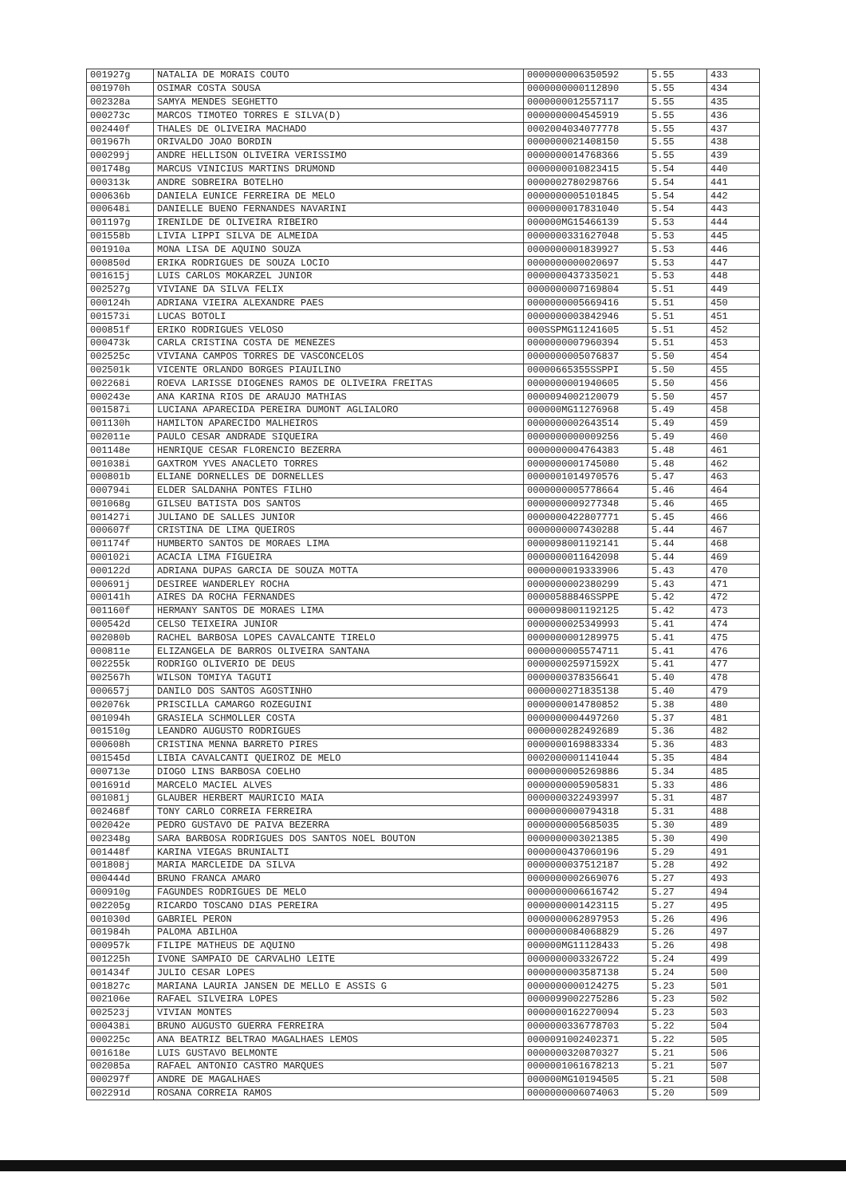| 001927g | NATALIA DE MORAIS COUTO | 0000000006350592 | 5.55 | 433 |
| 001970h | OSIMAR COSTA SOUSA | 0000000000112890 | 5.55 | 434 |
| 002328a | SAMYA MENDES SEGHETTO | 0000000012557117 | 5.55 | 435 |
| 000273c | MARCOS TIMOTEO TORRES E SILVA(D) | 0000000004545919 | 5.55 | 436 |
| 002440f | THALES DE OLIVEIRA MACHADO | 0002004034077778 | 5.55 | 437 |
| 001967h | ORIVALDO JOAO BORDIN | 0000000021408150 | 5.55 | 438 |
| 000299j | ANDRE HELLISON OLIVEIRA VERISSIMO | 0000000014768366 | 5.55 | 439 |
| 001748g | MARCUS VINICIUS MARTINS DRUMOND | 0000000010823415 | 5.54 | 440 |
| 000313k | ANDRE SOBREIRA BOTELHO | 0000002780298766 | 5.54 | 441 |
| 000636b | DANIELA EUNICE FERREIRA DE MELO | 0000000005101845 | 5.54 | 442 |
| 000648i | DANIELLE BUENO FERNANDES NAVARINI | 0000000017831040 | 5.54 | 443 |
| 001197g | IRENILDE DE OLIVEIRA RIBEIRO | 000000MG15466139 | 5.53 | 444 |
| 001558b | LIVIA LIPPI SILVA DE ALMEIDA | 0000000331627048 | 5.53 | 445 |
| 001910a | MONA LISA DE AQUINO SOUZA | 0000000001839927 | 5.53 | 446 |
| 000850d | ERIKA RODRIGUES DE SOUZA LOCIO | 0000000000020697 | 5.53 | 447 |
| 001615j | LUIS CARLOS MOKARZEL JUNIOR | 0000000437335021 | 5.53 | 448 |
| 002527g | VIVIANE DA SILVA FELIX | 0000000007169804 | 5.51 | 449 |
| 000124h | ADRIANA VIEIRA ALEXANDRE PAES | 0000000005669416 | 5.51 | 450 |
| 001573i | LUCAS BOTOLI | 0000000003842946 | 5.51 | 451 |
| 000851f | ERIKO RODRIGUES VELOSO | 000SSPMG11241605 | 5.51 | 452 |
| 000473k | CARLA CRISTINA COSTA DE MENEZES | 0000000007960394 | 5.51 | 453 |
| 002525c | VIVIANA CAMPOS TORRES DE VASCONCELOS | 0000000005076837 | 5.50 | 454 |
| 002501k | VICENTE ORLANDO BORGES PIAUILINO | 00000665355SSPPI | 5.50 | 455 |
| 002268i | ROEVA LARISSE DIOGENES RAMOS DE OLIVEIRA FREITAS | 0000000001940605 | 5.50 | 456 |
| 000243e | ANA KARINA RIOS DE ARAUJO MATHIAS | 0000094002120079 | 5.50 | 457 |
| 001587i | LUCIANA APARECIDA PEREIRA DUMONT AGLIALORO | 000000MG11276968 | 5.49 | 458 |
| 001130h | HAMILTON APARECIDO MALHEIROS | 0000000002643514 | 5.49 | 459 |
| 002011e | PAULO CESAR ANDRADE SIQUEIRA | 0000000000009256 | 5.49 | 460 |
| 001148e | HENRIQUE CESAR FLORENCIO BEZERRA | 0000000004764383 | 5.48 | 461 |
| 001038i | GAXTROM YVES ANACLETO TORRES | 0000000001745080 | 5.48 | 462 |
| 000801b | ELIANE DORNELLES DE DORNELLES | 0000001014970576 | 5.47 | 463 |
| 000794i | ELDER SALDANHA PONTES FILHO | 0000000005778664 | 5.46 | 464 |
| 001068g | GILSEU BATISTA DOS SANTOS | 0000000009277348 | 5.46 | 465 |
| 001427i | JULIANO DE SALLES JUNIOR | 0000000422807771 | 5.45 | 466 |
| 000607f | CRISTINA DE LIMA QUEIROS | 0000000007430288 | 5.44 | 467 |
| 001174f | HUMBERTO SANTOS DE MORAES LIMA | 0000098001192141 | 5.44 | 468 |
| 000102i | ACACIA LIMA FIGUEIRA | 0000000011642098 | 5.44 | 469 |
| 000122d | ADRIANA DUPAS GARCIA DE SOUZA MOTTA | 0000000019333906 | 5.43 | 470 |
| 000691j | DESIREE WANDERLEY ROCHA | 0000000002380299 | 5.43 | 471 |
| 000141h | AIRES DA ROCHA FERNANDES | 00000588846SSPPE | 5.42 | 472 |
| 001160f | HERMANY SANTOS DE MORAES LIMA | 0000098001192125 | 5.42 | 473 |
| 000542d | CELSO TEIXEIRA JUNIOR | 0000000025349993 | 5.41 | 474 |
| 002080b | RACHEL BARBOSA LOPES CAVALCANTE TIRELO | 0000000001289975 | 5.41 | 475 |
| 000811e | ELIZANGELA DE BARROS OLIVEIRA SANTANA | 0000000005574711 | 5.41 | 476 |
| 002255k | RODRIGO OLIVERIO DE DEUS | 000000025971592X | 5.41 | 477 |
| 002567h | WILSON TOMIYA TAGUTI | 0000000378356641 | 5.40 | 478 |
| 000657j | DANILO DOS SANTOS AGOSTINHO | 0000000271835138 | 5.40 | 479 |
| 002076k | PRISCILLA CAMARGO ROZEGUINI | 0000000014780852 | 5.38 | 480 |
| 001094h | GRASIELA SCHMOLLER COSTA | 0000000004497260 | 5.37 | 481 |
| 001510g | LEANDRO AUGUSTO RODRIGUES | 0000000282492689 | 5.36 | 482 |
| 000608h | CRISTINA MENNA BARRETO PIRES | 0000000169883334 | 5.36 | 483 |
| 001545d | LIBIA CAVALCANTI QUEIROZ DE MELO | 0002000001141044 | 5.35 | 484 |
| 000713e | DIOGO LINS BARBOSA COELHO | 0000000005269886 | 5.34 | 485 |
| 001691d | MARCELO MACIEL ALVES | 0000000005905831 | 5.33 | 486 |
| 001081j | GLAUBER HERBERT MAURICIO MAIA | 0000000322493997 | 5.31 | 487 |
| 002468f | TONY CARLO CORREIA FERREIRA | 0000000000794318 | 5.31 | 488 |
| 002042e | PEDRO GUSTAVO DE PAIVA BEZERRA | 0000000005685035 | 5.30 | 489 |
| 002348g | SARA BARBOSA RODRIGUES DOS SANTOS NOEL BOUTON | 0000000003021385 | 5.30 | 490 |
| 001448f | KARINA VIEGAS BRUNIALTI | 0000000437060196 | 5.29 | 491 |
| 001808j | MARIA MARCLEIDE DA SILVA | 0000000037512187 | 5.28 | 492 |
| 000444d | BRUNO FRANCA AMARO | 0000000002669076 | 5.27 | 493 |
| 000910g | FAGUNDES RODRIGUES DE MELO | 0000000006616742 | 5.27 | 494 |
| 002205g | RICARDO TOSCANO DIAS PEREIRA | 0000000001423115 | 5.27 | 495 |
| 001030d | GABRIEL PERON | 0000000062897953 | 5.26 | 496 |
| 001984h | PALOMA ABILHOA | 0000000084068829 | 5.26 | 497 |
| 000957k | FILIPE MATHEUS DE AQUINO | 000000MG11128433 | 5.26 | 498 |
| 001225h | IVONE SAMPAIO DE CARVALHO LEITE | 0000000003326722 | 5.24 | 499 |
| 001434f | JULIO CESAR LOPES | 0000000003587138 | 5.24 | 500 |
| 001827c | MARIANA LAURIA JANSEN DE MELLO E ASSIS G | 0000000000124275 | 5.23 | 501 |
| 002106e | RAFAEL SILVEIRA LOPES | 0000099002275286 | 5.23 | 502 |
| 002523j | VIVIAN MONTES | 0000000162270094 | 5.23 | 503 |
| 000438i | BRUNO AUGUSTO GUERRA FERREIRA | 0000000336778703 | 5.22 | 504 |
| 000225c | ANA BEATRIZ BELTRAO MAGALHAES LEMOS | 0000091002402371 | 5.22 | 505 |
| 001618e | LUIS GUSTAVO BELMONTE | 0000000320870327 | 5.21 | 506 |
| 002085a | RAFAEL ANTONIO CASTRO MARQUES | 0000001061678213 | 5.21 | 507 |
| 000297f | ANDRE DE MAGALHAES | 000000MG10194505 | 5.21 | 508 |
| 002291d | ROSANA CORREIA RAMOS | 0000000006074063 | 5.20 | 509 |